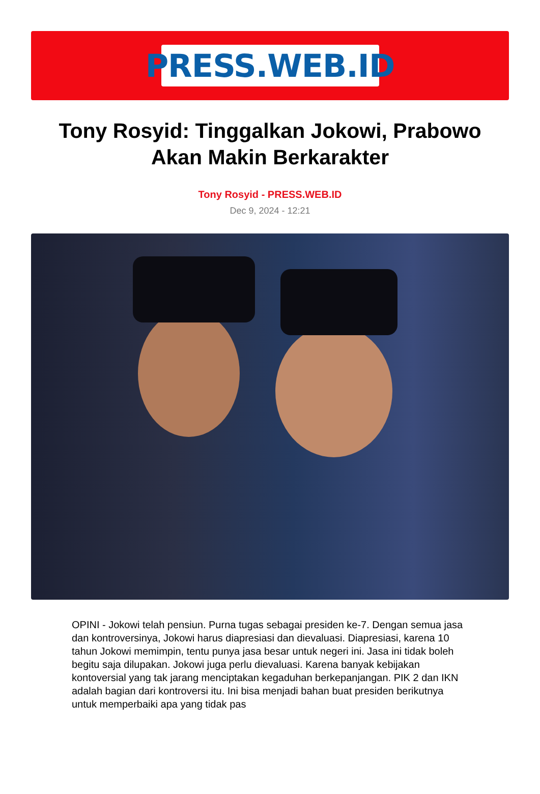PRESS.WEB.ID
Tony Rosyid: Tinggalkan Jokowi, Prabowo Akan Makin Berkarakter
Tony Rosyid - PRESS.WEB.ID
Dec 9, 2024 - 12:21
OPINI - Jokowi telah pensiun. Purna tugas sebagai presiden ke-7. Dengan semua jasa dan kontroversinya, Jokowi harus diapresiasi dan dievaluasi. Diapresiasi, karena 10 tahun Jokowi memimpin, tentu punya jasa besar untuk negeri ini. Jasa ini tidak boleh begitu saja dilupakan. Jokowi juga perlu dievaluasi. Karena banyak kebijakan kontoversial yang tak jarang menciptakan kegaduhan berkepanjangan. PIK 2 dan IKN adalah bagian dari kontroversi itu. Ini bisa menjadi bahan buat presiden berikutnya untuk memperbaiki apa yang tidak pas